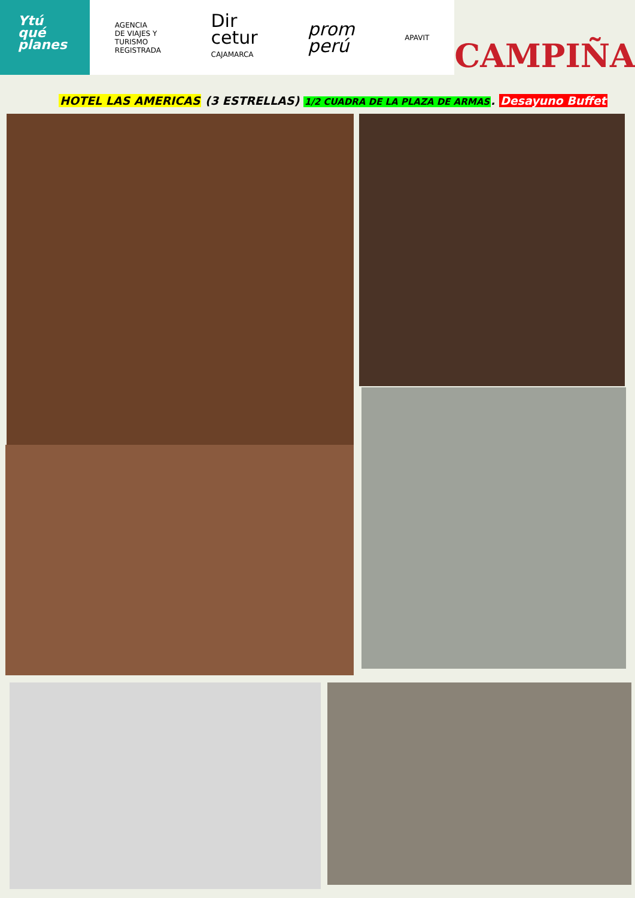Ytú
qué
planes
AGENCIA
DE VIAJES Y
TURISMO
REGISTRADA
Dir
cetur
CAJAMARCA
prom
perú
APAVIT
CAMPIÑA
HOTEL LAS AMERICAS (3 ESTRELLAS) 1/2 CUADRA DE LA PLAZA DE ARMAS. Desayuno Buffet